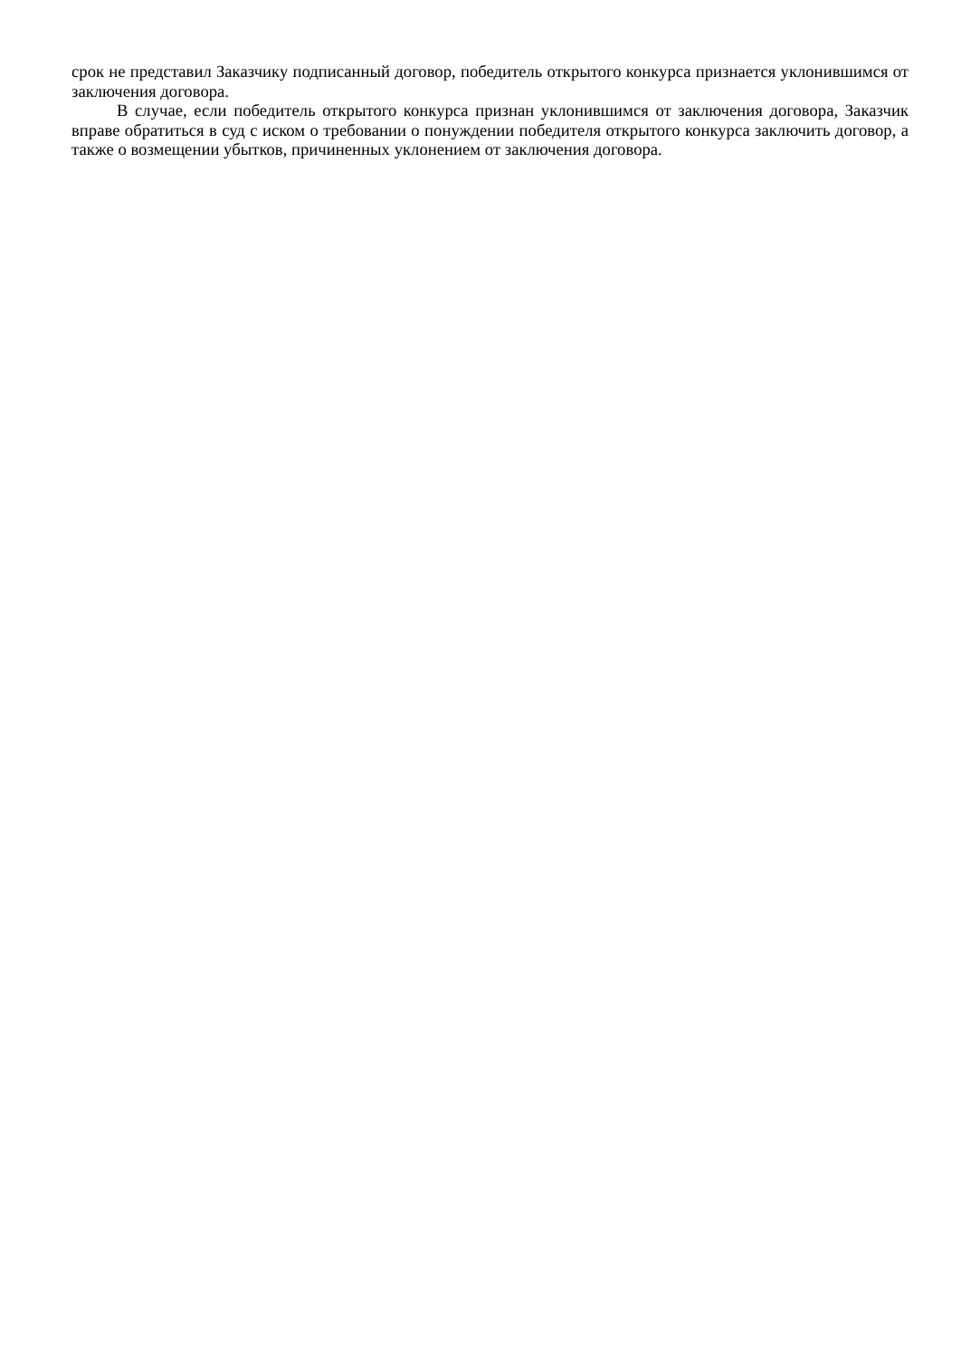срок не представил Заказчику подписанный договор, победитель открытого конкурса признается уклонившимся от заключения договора.
В случае, если победитель открытого конкурса признан уклонившимся от заключения договора, Заказчик вправе обратиться в суд с иском о требовании о понуждении победителя открытого конкурса заключить договор, а также о возмещении убытков, причиненных уклонением от заключения договора.